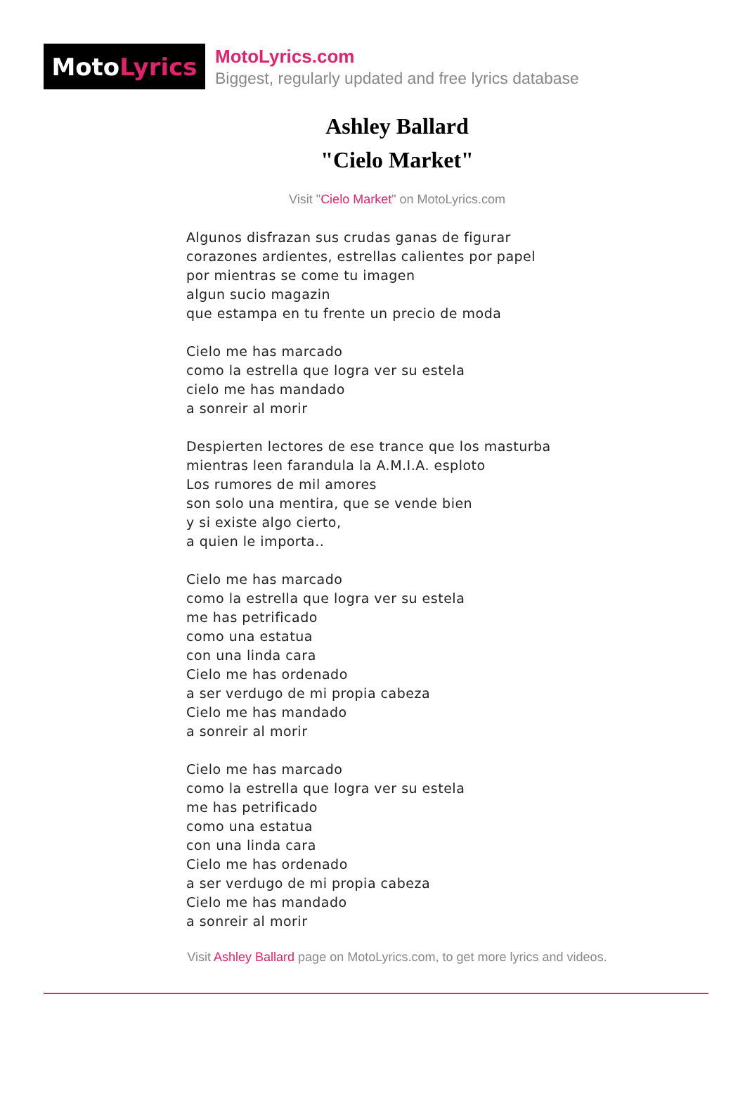Moto Lyrics
MotoLyrics.com
Biggest, regularly updated and free lyrics database
Ashley Ballard
"Cielo Market"
Visit "Cielo Market" on MotoLyrics.com
Algunos disfrazan sus crudas ganas de figurar
corazones ardientes, estrellas calientes por papel
por mientras se come tu imagen
algun sucio magazin
que estampa en tu frente un precio de moda
Cielo me has marcado
como la estrella que logra ver su estela
cielo me has mandado
a sonreir al morir
Despierten lectores de ese trance que los masturba
mientras leen farandula la A.M.I.A. esploto
Los rumores de mil amores
son solo una mentira, que se vende bien
y si existe algo cierto,
a quien le importa..
Cielo me has marcado
como la estrella que logra ver su estela
me has petrificado
como una estatua
con una linda cara
Cielo me has ordenado
a ser verdugo de mi propia cabeza
Cielo me has mandado
a sonreir al morir
Cielo me has marcado
como la estrella que logra ver su estela
me has petrificado
como una estatua
con una linda cara
Cielo me has ordenado
a ser verdugo de mi propia cabeza
Cielo me has mandado
a sonreir al morir
Visit Ashley Ballard page on MotoLyrics.com, to get more lyrics and videos.